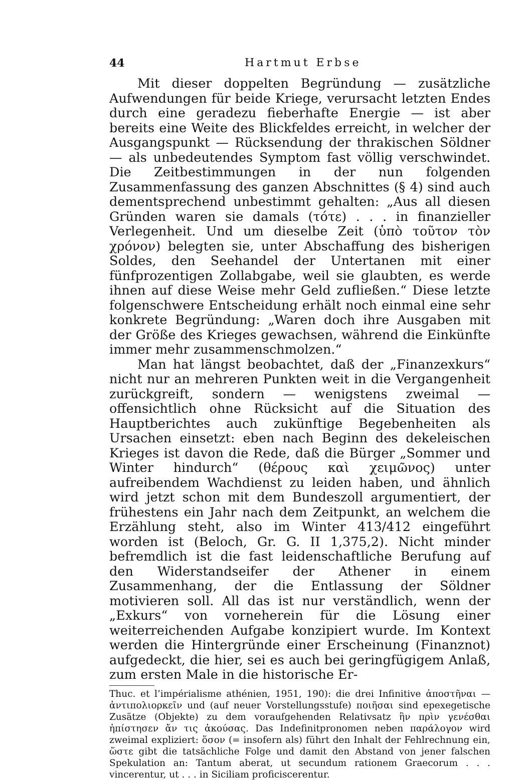44 Hartmut Erbse
Mit dieser doppelten Begründung — zusätzliche Aufwendungen für beide Kriege, verursacht letzten Endes durch eine geradezu fieberhafte Energie — ist aber bereits eine Weite des Blickfeldes erreicht, in welcher der Ausgangspunkt — Rücksendung der thrakischen Söldner — als unbedeutendes Symptom fast völlig verschwindet. Die Zeitbestimmungen in der nun folgenden Zusammenfassung des ganzen Abschnittes (§ 4) sind auch dementsprechend unbestimmt gehalten: „Aus all diesen Gründen waren sie damals (τότε) . . . in finanzieller Verlegenheit. Und um dieselbe Zeit (ὑπὸ τοῦτον τὸν χρόνον) belegten sie, unter Abschaffung des bisherigen Soldes, den Seehandel der Untertanen mit einer fünfprozentigen Zollabgabe, weil sie glaubten, es werde ihnen auf diese Weise mehr Geld zufließen.“ Diese letzte folgenschwere Entscheidung erhält noch einmal eine sehr konkrete Begründung: „Waren doch ihre Ausgaben mit der Größe des Krieges gewachsen, während die Einkünfte immer mehr zusammenschmolzen.“
Man hat längst beobachtet, daß der „Finanzexkurs“ nicht nur an mehreren Punkten weit in die Vergangenheit zurückgreift, sondern — wenigstens zweimal — offensichtlich ohne Rücksicht auf die Situation des Hauptberichtes auch zukünftige Begebenheiten als Ursachen einsetzt: eben nach Beginn des dekeleischen Krieges ist davon die Rede, daß die Bürger „Sommer und Winter hindurch“ (θέρους καὶ χειμῶνος) unter aufreibendem Wachdienst zu leiden haben, und ähnlich wird jetzt schon mit dem Bundeszoll argumentiert, der frühestens ein Jahr nach dem Zeitpunkt, an welchem die Erzählung steht, also im Winter 413/412 eingeführt worden ist (Beloch, Gr. G. II 1,375,2). Nicht minder befremdlich ist die fast leidenschaftliche Berufung auf den Widerstandseifer der Athener in einem Zusammenhang, der die Entlassung der Söldner motivieren soll. All das ist nur verständlich, wenn der „Exkurs“ von vorneherein für die Lösung einer weiterreichenden Aufgabe konzipiert wurde. Im Kontext werden die Hintergründe einer Erscheinung (Finanznot) aufgedeckt, die hier, sei es auch bei geringfügigem Anlaß, zum ersten Male in die historische Er-
Thuc. et l’impérialisme athénien, 1951, 190): die drei Infinitive ἀποστῆναι — ἀντιπολιορκεῖν und (auf neuer Vorstellungsstufe) ποιῆσαι sind epexegetische Zusätze (Objekte) zu dem voraufgehenden Relativsatz ἣν πρὶν γενέσθαι ἠπίστησεν ἄν τις ἀκούσας. Das Indefinitpronomen neben παράλογον wird zweimal expliziert: ὅσον (= insofern als) führt den Inhalt der Fehlrechnung ein, ὥστε gibt die tatsächliche Folge und damit den Abstand von jener falschen Spekulation an: Tantum aberat, ut secundum rationem Graecorum . . . vincerentur, ut . . . in Siciliam proficiscerentur.